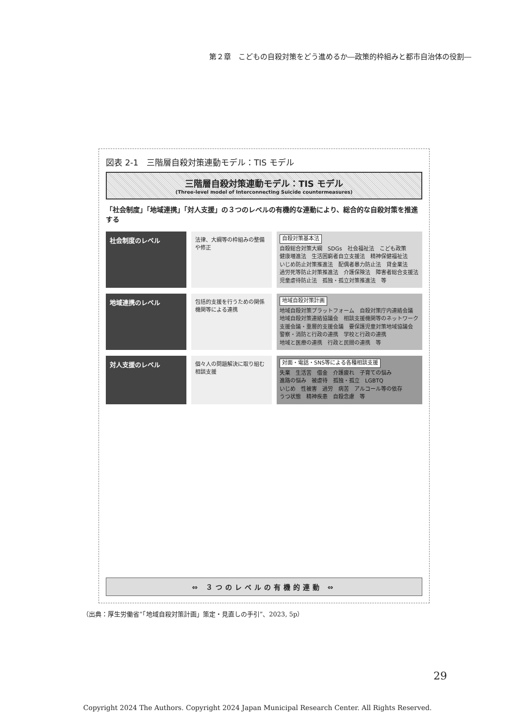第２章　こどもの自殺対策をどう進めるか―政策的枠組みと都市自治体の役割―
図表 2-1　三階層自殺対策連動モデル：TIS モデル
三階層自殺対策連動モデル：TIS モデル
(Three-level model of Interconnecting Suicide countermeasures)
「社会制度」「地域連携」「対人支援」の３つのレベルの有機的な連動により、総合的な自殺対策を推進する
社会制度のレベル
法律、大綱等の枠組みの整備や修正
自殺対策基本法
自殺総合対策大綱　SDGs　社会福祉法　こども政策
健康増進法　生活困窮者自立支援法　精神保健福祉法
いじめ防止対策推進法　配偶者暴力防止法　貸金業法
過労死等防止対策推進法　介護保険法　障害者総合支援法
児童虐待防止法　孤独・孤立対策推進法　等
地域連携のレベル
包括的支援を行うための関係機関等による連携
地域自殺対策計画
地域自殺対策プラットフォーム　自殺対策庁内連絡会議
地域自殺対策連絡協議会　相談支援機関等のネットワーク
支援会議・重層的支援会議　要保護児童対策地域協議会
警察・消防と行政の連携　学校と行政の連携
地域と医療の連携　行政と民間の連携　等
対人支援のレベル
個々人の問題解決に取り組む相談支援
対面・電話・SNS等による各種相談支援
失業　生活苦　借金　介護疲れ　子育ての悩み
進路の悩み　被虐待　孤独・孤立　LGBTQ
いじめ　性被害　過労　病苦　アルコール等の依存
うつ状態　精神疾患　自殺念慮　等
⇔ ３つのレベルの有機的連動 ⇔
（出典：厚生労働省“「地域自殺対策計画」策定・見直しの手引”、2023, 5p）
29
Copyright 2024 The Authors. Copyright 2024 Japan Municipal Research Center. All Rights Reserved.